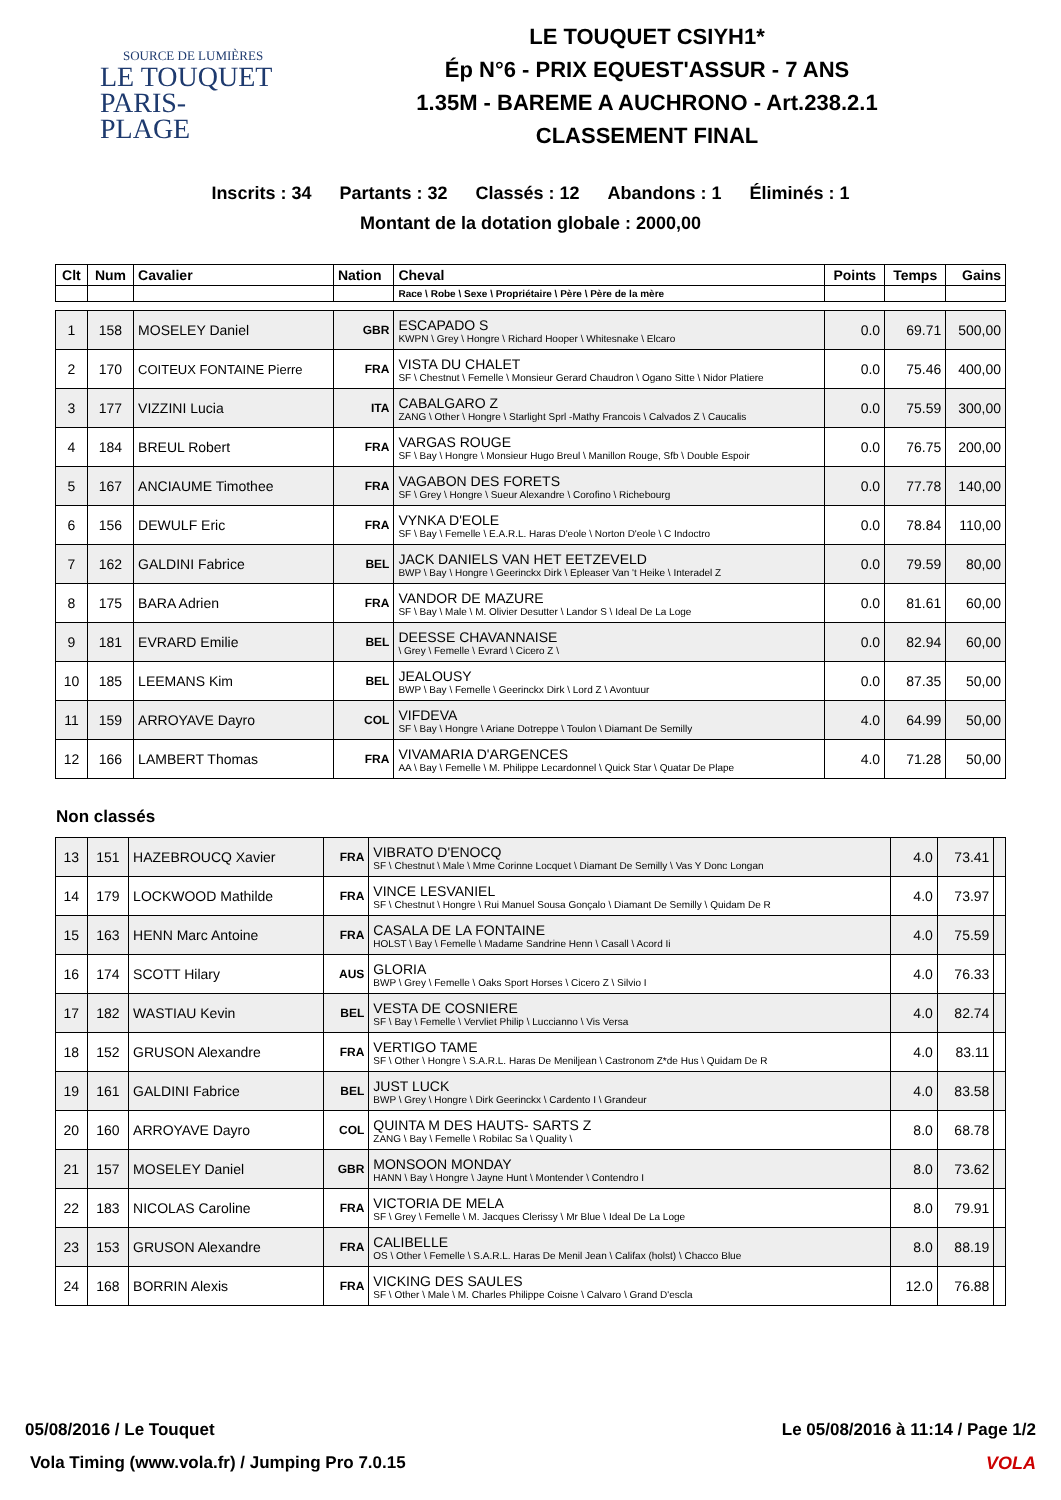SOURCE DE LUMIÈRES
LE TOUQUET
PARIS-PLAGE
LE TOUQUET CSIYH1*
Ép N°6 - PRIX EQUEST'ASSUR - 7 ANS
1.35M - BAREME A AUCHRONO - Art.238.2.1
CLASSEMENT FINAL
Inscrits : 34 Partants : 32 Classés : 12 Abandons : 1 Éliminés : 1
Montant de la dotation globale : 2000,00
| Clt | Num | Cavalier | Nation | Cheval | Points | Temps | Gains |
| --- | --- | --- | --- | --- | --- | --- | --- |
| | | | | Race \ Robe \ Sexe \ Propriétaire \ Père \ Père de la mère | | | |
| 1 | 158 | MOSELEY Daniel | GBR | ESCAPADO S KWPN \ Grey \ Hongre \ Richard Hooper \ Whitesnake \ Elcaro | 0.0 | 69.71 | 500,00 |
| 2 | 170 | COITEUX FONTAINE Pierre | FRA | VISTA DU CHALET SF \ Chestnut \ Femelle \ Monsieur Gerard Chaudron \ Ogano Sitte \ Nidor Platiere | 0.0 | 75.46 | 400,00 |
| 3 | 177 | VIZZINI Lucia | ITA | CABALGARO Z ZANG \ Other \ Hongre \ Starlight Sprl -Mathy Francois \ Calvados Z \ Caucalis | 0.0 | 75.59 | 300,00 |
| 4 | 184 | BREUL Robert | FRA | VARGAS ROUGE SF \ Bay \ Hongre \ Monsieur Hugo Breul \ Manillon Rouge, Sfb \ Double Espoir | 0.0 | 76.75 | 200,00 |
| 5 | 167 | ANCIAUME Timothee | FRA | VAGABON DES FORETS SF \ Grey \ Hongre \ Sueur Alexandre \ Corofino \ Richebourg | 0.0 | 77.78 | 140,00 |
| 6 | 156 | DEWULF Eric | FRA | VYNKA D'EOLE SF \ Bay \ Femelle \ E.A.R.L. Haras D'eole \ Norton D'eole \ C Indoctro | 0.0 | 78.84 | 110,00 |
| 7 | 162 | GALDINI Fabrice | BEL | JACK DANIELS VAN HET EETZEVELD BWP \ Bay \ Hongre \ Geerinckx Dirk \ Epleaser Van 't Heike \ Interadel Z | 0.0 | 79.59 | 80,00 |
| 8 | 175 | BARA Adrien | FRA | VANDOR DE MAZURE SF \ Bay \ Male \ M. Olivier Desutter \ Landor S \ Ideal De La Loge | 0.0 | 81.61 | 60,00 |
| 9 | 181 | EVRARD Emilie | BEL | DEESSE CHAVANNAISE \ Grey \ Femelle \ Evrard \ Cicero Z \ | 0.0 | 82.94 | 60,00 |
| 10 | 185 | LEEMANS Kim | BEL | JEALOUSY BWP \ Bay \ Femelle \ Geerinckx Dirk \ Lord Z \ Avontuur | 0.0 | 87.35 | 50,00 |
| 11 | 159 | ARROYAVE Dayro | COL | VIFDEVA SF \ Bay \ Hongre \ Ariane Dotreppe \ Toulon \ Diamant De Semilly | 4.0 | 64.99 | 50,00 |
| 12 | 166 | LAMBERT Thomas | FRA | VIVAMARIA D'ARGENCES AA \ Bay \ Femelle \ M. Philippe Lecardonnel \ Quick Star \ Quatar De Plape | 4.0 | 71.28 | 50,00 |
Non classés
| 13 | 151 | HAZEBROUCQ Xavier | FRA | VIBRATO D'ENOCQ SF \ Chestnut \ Male \ Mme Corinne Locquet \ Diamant De Semilly \ Vas Y Donc Longan | 4.0 | 73.41 | |
| 14 | 179 | LOCKWOOD Mathilde | FRA | VINCE LESVANIEL SF \ Chestnut \ Hongre \ Rui Manuel Sousa Gonçalo \ Diamant De Semilly \ Quidam De R | 4.0 | 73.97 | |
| 15 | 163 | HENN Marc Antoine | FRA | CASALA DE LA FONTAINE HOLST \ Bay \ Femelle \ Madame Sandrine Henn \ Casall \ Acord Ii | 4.0 | 75.59 | |
| 16 | 174 | SCOTT Hilary | AUS | GLORIA BWP \ Grey \ Femelle \ Oaks Sport Horses \ Cicero Z \ Silvio I | 4.0 | 76.33 | |
| 17 | 182 | WASTIAU Kevin | BEL | VESTA DE COSNIERE SF \ Bay \ Femelle \ Vervliet Philip \ Luccianno \ Vis Versa | 4.0 | 82.74 | |
| 18 | 152 | GRUSON Alexandre | FRA | VERTIGO TAME SF \ Other \ Hongre \ S.A.R.L. Haras De Meniljean \ Castronom Z*de Hus \ Quidam De R | 4.0 | 83.11 | |
| 19 | 161 | GALDINI Fabrice | BEL | JUST LUCK BWP \ Grey \ Hongre \ Dirk Geerinckx \ Cardento I \ Grandeur | 4.0 | 83.58 | |
| 20 | 160 | ARROYAVE Dayro | COL | QUINTA M DES HAUTS- SARTS Z ZANG \ Bay \ Femelle \ Robilac Sa \ Quality \ | 8.0 | 68.78 | |
| 21 | 157 | MOSELEY Daniel | GBR | MONSOON MONDAY HANN \ Bay \ Hongre \ Jayne Hunt \ Montender \ Contendro I | 8.0 | 73.62 | |
| 22 | 183 | NICOLAS Caroline | FRA | VICTORIA DE MELA SF \ Grey \ Femelle \ M. Jacques Clerissy \ Mr Blue \ Ideal De La Loge | 8.0 | 79.91 | |
| 23 | 153 | GRUSON Alexandre | FRA | CALIBELLE OS \ Other \ Femelle \ S.A.R.L. Haras De Menil Jean \ Califax (holst) \ Chacco Blue | 8.0 | 88.19 | |
| 24 | 168 | BORRIN Alexis | FRA | VICKING DES SAULES SF \ Other \ Male \ M. Charles Philippe Coisne \ Calvaro \ Grand D'escla | 12.0 | 76.88 | |
05/08/2016 / Le Touquet Le 05/08/2016 à 11:14 / Page 1/2
Vola Timing (www.vola.fr) / Jumping Pro 7.0.15
VOLA